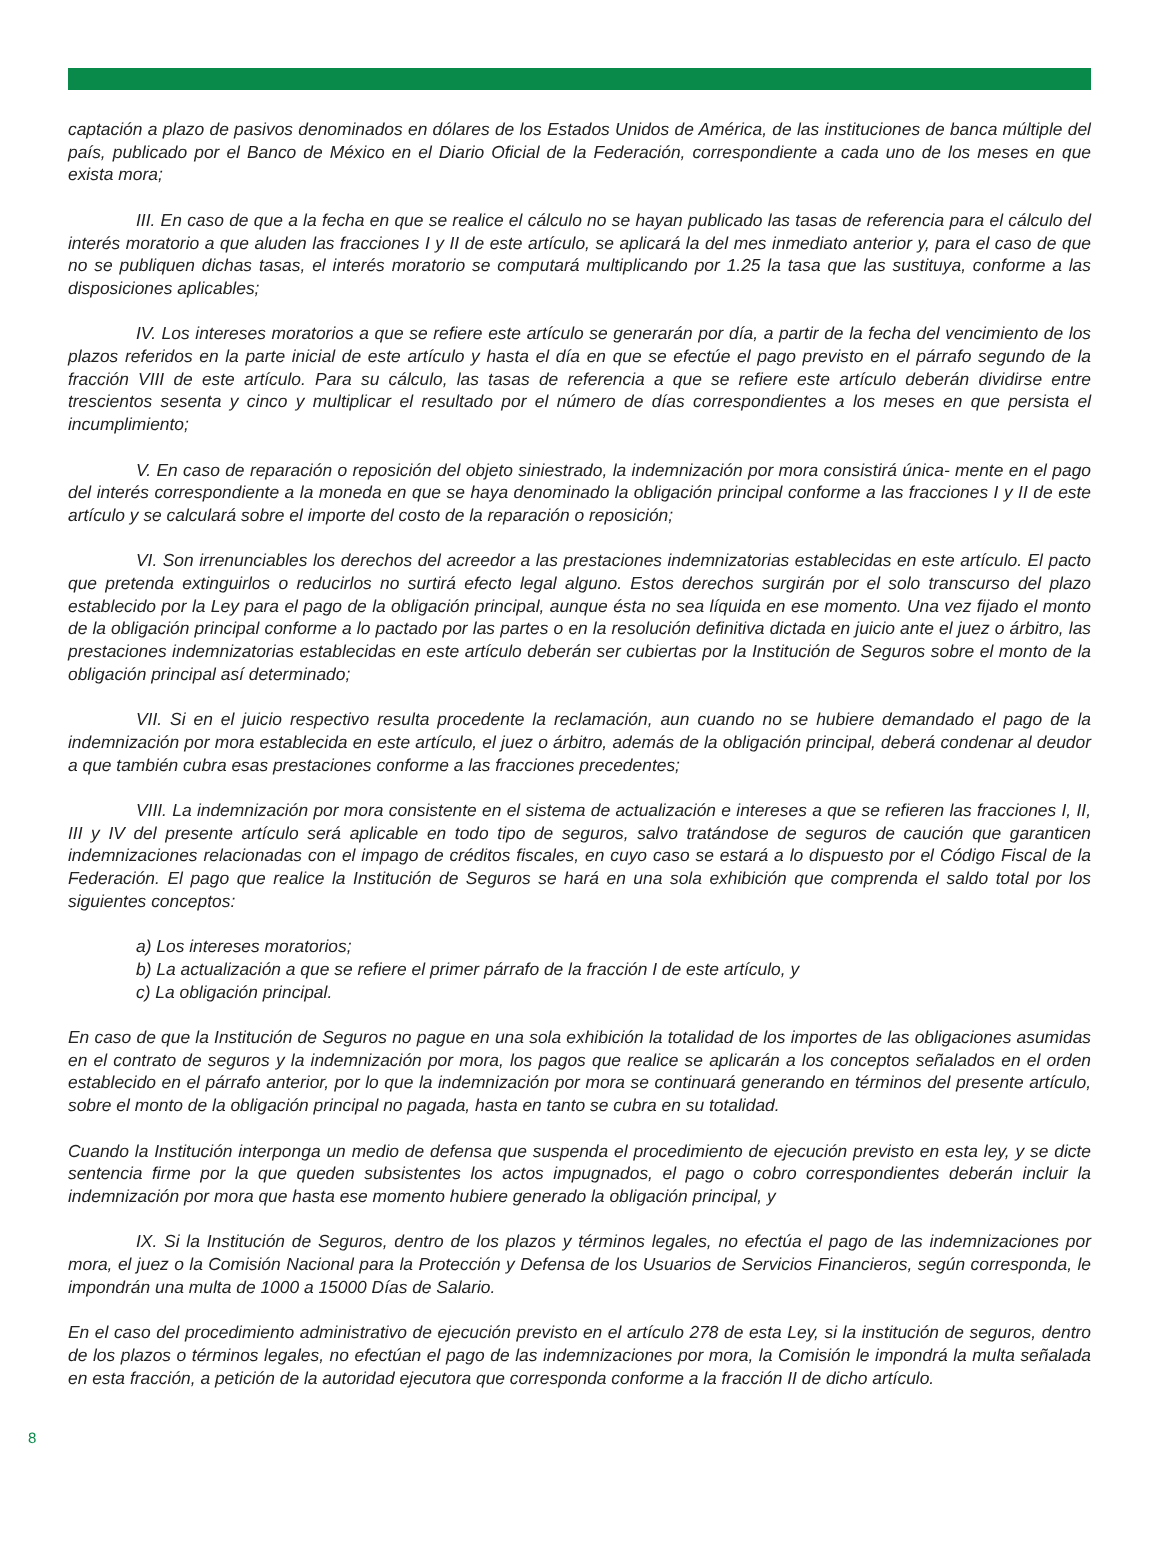captación a plazo de pasivos denominados en dólares de los Estados Unidos de América, de las instituciones de banca múltiple del país, publicado por el Banco de México en el Diario Oficial de la Federación, correspondiente a cada uno de los meses en que exista mora;
III. En caso de que a la fecha en que se realice el cálculo no se hayan publicado las tasas de referencia para el cálculo del interés moratorio a que aluden las fracciones I y II de este artículo, se aplicará la del mes inmediato anterior y, para el caso de que no se publiquen dichas tasas, el interés moratorio se computará multiplicando por 1.25 la tasa que las sustituya, conforme a las disposiciones aplicables;
IV. Los intereses moratorios a que se refiere este artículo se generarán por día, a partir de la fecha del vencimiento de los plazos referidos en la parte inicial de este artículo y hasta el día en que se efectúe el pago previsto en el párrafo segundo de la fracción VIII de este artículo. Para su cálculo, las tasas de referencia a que se refiere este artículo deberán dividirse entre trescientos sesenta y cinco y multiplicar el resultado por el número de días correspondientes a los meses en que persista el incumplimiento;
V. En caso de reparación o reposición del objeto siniestrado, la indemnización por mora consistirá única- mente en el pago del interés correspondiente a la moneda en que se haya denominado la obligación principal conforme a las fracciones I y II de este artículo y se calculará sobre el importe del costo de la reparación o reposición;
VI. Son irrenunciables los derechos del acreedor a las prestaciones indemnizatorias establecidas en este artículo. El pacto que pretenda extinguirlos o reducirlos no surtirá efecto legal alguno. Estos derechos surgirán por el solo transcurso del plazo establecido por la Ley para el pago de la obligación principal, aunque ésta no sea líquida en ese momento. Una vez fijado el monto de la obligación principal conforme a lo pactado por las partes o en la resolución definitiva dictada en juicio ante el juez o árbitro, las prestaciones indemnizatorias establecidas en este artículo deberán ser cubiertas por la Institución de Seguros sobre el monto de la obligación principal así determinado;
VII. Si en el juicio respectivo resulta procedente la reclamación, aun cuando no se hubiere demandado el pago de la indemnización por mora establecida en este artículo, el juez o árbitro, además de la obligación principal, deberá condenar al deudor a que también cubra esas prestaciones conforme a las fracciones precedentes;
VIII. La indemnización por mora consistente en el sistema de actualización e intereses a que se refieren las fracciones I, II, III y IV del presente artículo será aplicable en todo tipo de seguros, salvo tratándose de seguros de caución que garanticen indemnizaciones relacionadas con el impago de créditos fiscales, en cuyo caso se estará a lo dispuesto por el Código Fiscal de la Federación. El pago que realice la Institución de Seguros se hará en una sola exhibición que comprenda el saldo total por los siguientes conceptos:
a) Los intereses moratorios;
b) La actualización a que se refiere el primer párrafo de la fracción I de este artículo, y
c) La obligación principal.
En caso de que la Institución de Seguros no pague en una sola exhibición la totalidad de los importes de las obligaciones asumidas en el contrato de seguros y la indemnización por mora, los pagos que realice se aplicarán a los conceptos señalados en el orden establecido en el párrafo anterior, por lo que la indemnización por mora se continuará generando en términos del presente artículo, sobre el monto de la obligación principal no pagada, hasta en tanto se cubra en su totalidad.
Cuando la Institución interponga un medio de defensa que suspenda el procedimiento de ejecución previsto en esta ley, y se dicte sentencia firme por la que queden subsistentes los actos impugnados, el pago o cobro correspondientes deberán incluir la indemnización por mora que hasta ese momento hubiere generado la obligación principal, y
IX. Si la Institución de Seguros, dentro de los plazos y términos legales, no efectúa el pago de las indemnizaciones por mora, el juez o la Comisión Nacional para la Protección y Defensa de los Usuarios de Servicios Financieros, según corresponda, le impondrán una multa de 1000 a 15000 Días de Salario.
En el caso del procedimiento administrativo de ejecución previsto en el artículo 278 de esta Ley, si la institución de seguros, dentro de los plazos o términos legales, no efectúan el pago de las indemnizaciones por mora, la Comisión le impondrá la multa señalada en esta fracción, a petición de la autoridad ejecutora que corresponda conforme a la fracción II de dicho artículo.
8